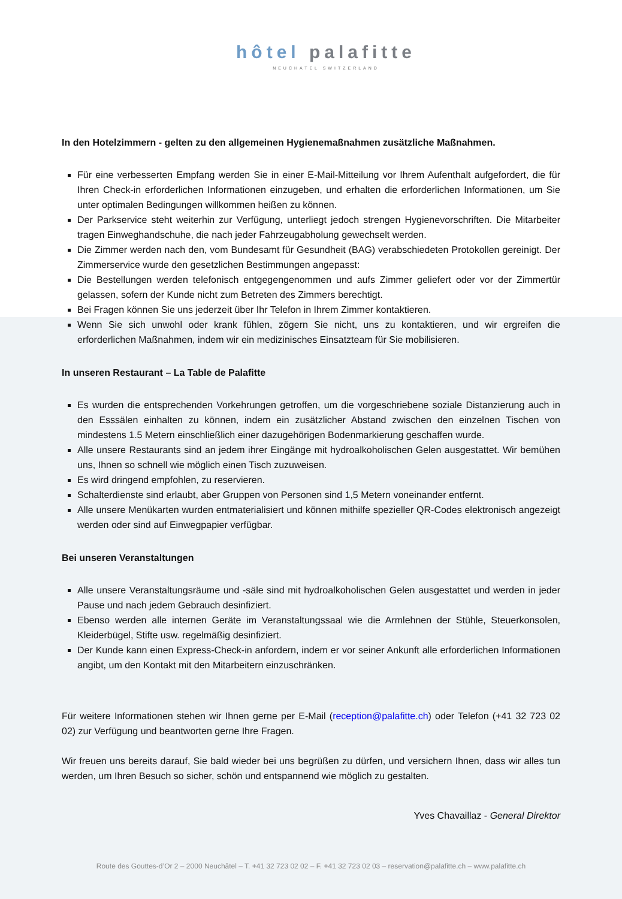hôtel palafitte
NEUCHATEL SWITZERLAND
In den Hotelzimmern - gelten zu den allgemeinen Hygienemaßnahmen zusätzliche Maßnahmen.
Für eine verbesserten Empfang werden Sie in einer E-Mail-Mitteilung vor Ihrem Aufenthalt aufgefordert, die für Ihren Check-in erforderlichen Informationen einzugeben, und erhalten die erforderlichen Informationen, um Sie unter optimalen Bedingungen willkommen heißen zu können.
Der Parkservice steht weiterhin zur Verfügung, unterliegt jedoch strengen Hygienevorschriften. Die Mitarbeiter tragen Einweghandschuhe, die nach jeder Fahrzeugabholung gewechselt werden.
Die Zimmer werden nach den, vom Bundesamt für Gesundheit (BAG) verabschiedeten Protokollen gereinigt. Der Zimmerservice wurde den gesetzlichen Bestimmungen angepasst:
Die Bestellungen werden telefonisch entgegengenommen und aufs Zimmer geliefert oder vor der Zimmertür gelassen, sofern der Kunde nicht zum Betreten des Zimmers berechtigt.
Bei Fragen können Sie uns jederzeit über Ihr Telefon in Ihrem Zimmer kontaktieren.
Wenn Sie sich unwohl oder krank fühlen, zögern Sie nicht, uns zu kontaktieren, und wir ergreifen die erforderlichen Maßnahmen, indem wir ein medizinisches Einsatzteam für Sie mobilisieren.
In unseren Restaurant – La Table de Palafitte
Es wurden die entsprechenden Vorkehrungen getroffen, um die vorgeschriebene soziale Distanzierung auch in den Esssälen einhalten zu können, indem ein zusätzlicher Abstand zwischen den einzelnen Tischen von mindestens 1.5 Metern einschließlich einer dazugehörigen Bodenmarkierung geschaffen wurde.
Alle unsere Restaurants sind an jedem ihrer Eingänge mit hydroalkoholischen Gelen ausgestattet. Wir bemühen uns, Ihnen so schnell wie möglich einen Tisch zuzuweisen.
Es wird dringend empfohlen, zu reservieren.
Schalterdienste sind erlaubt, aber Gruppen von Personen sind 1,5 Metern voneinander entfernt.
Alle unsere Menükarten wurden entmaterialisiert und können mithilfe spezieller QR-Codes elektronisch angezeigt werden oder sind auf Einwegpapier verfügbar.
Bei unseren Veranstaltungen
Alle unsere Veranstaltungsräume und -säle sind mit hydroalkoholischen Gelen ausgestattet und werden in jeder Pause und nach jedem Gebrauch desinfiziert.
Ebenso werden alle internen Geräte im Veranstaltungssaal wie die Armlehnen der Stühle, Steuerkonsolen, Kleiderbügel, Stifte usw. regelmäßig desinfiziert.
Der Kunde kann einen Express-Check-in anfordern, indem er vor seiner Ankunft alle erforderlichen Informationen angibt, um den Kontakt mit den Mitarbeitern einzuschränken.
Für weitere Informationen stehen wir Ihnen gerne per E-Mail (reception@palafitte.ch) oder Telefon (+41 32 723 02 02) zur Verfügung und beantworten gerne Ihre Fragen.
Wir freuen uns bereits darauf, Sie bald wieder bei uns begrüßen zu dürfen, und versichern Ihnen, dass wir alles tun werden, um Ihren Besuch so sicher, schön und entspannend wie möglich zu gestalten.
Yves Chavaillaz - General Direktor
Route des Gouttes-d’Or 2 – 2000 Neuchâtel – T. +41 32 723 02 02 – F. +41 32 723 02 03 – reservation@palafitte.ch – www.palafitte.ch